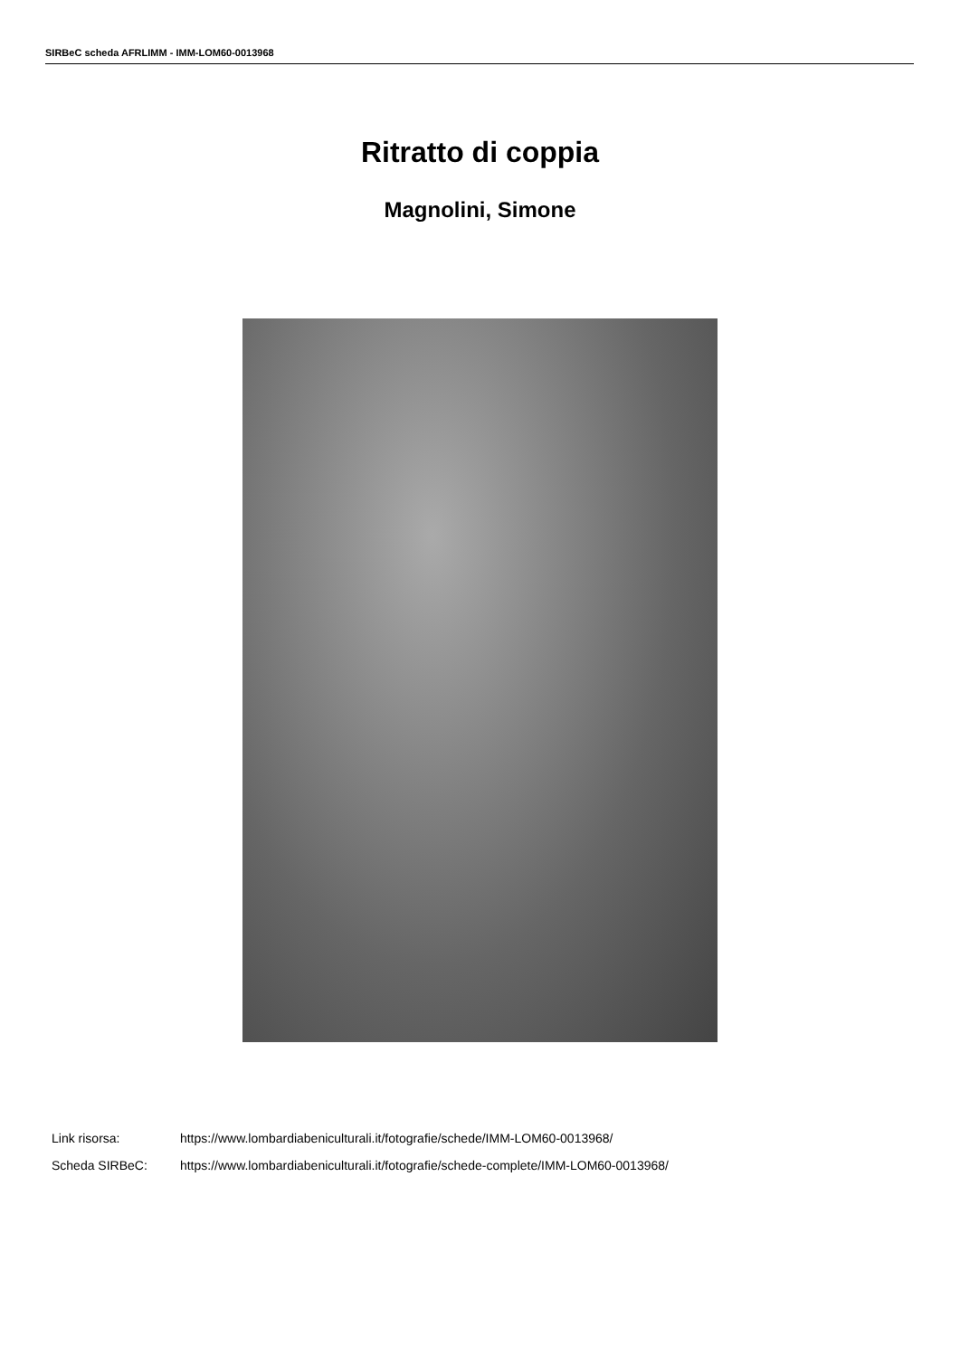SIRBeC scheda AFRLIMM - IMM-LOM60-0013968
Ritratto di coppia
Magnolini, Simone
Link risorsa: https://www.lombardiabeniculturali.it/fotografie/schede/IMM-LOM60-0013968/
Scheda SIRBeC: https://www.lombardiabeniculturali.it/fotografie/schede-complete/IMM-LOM60-0013968/